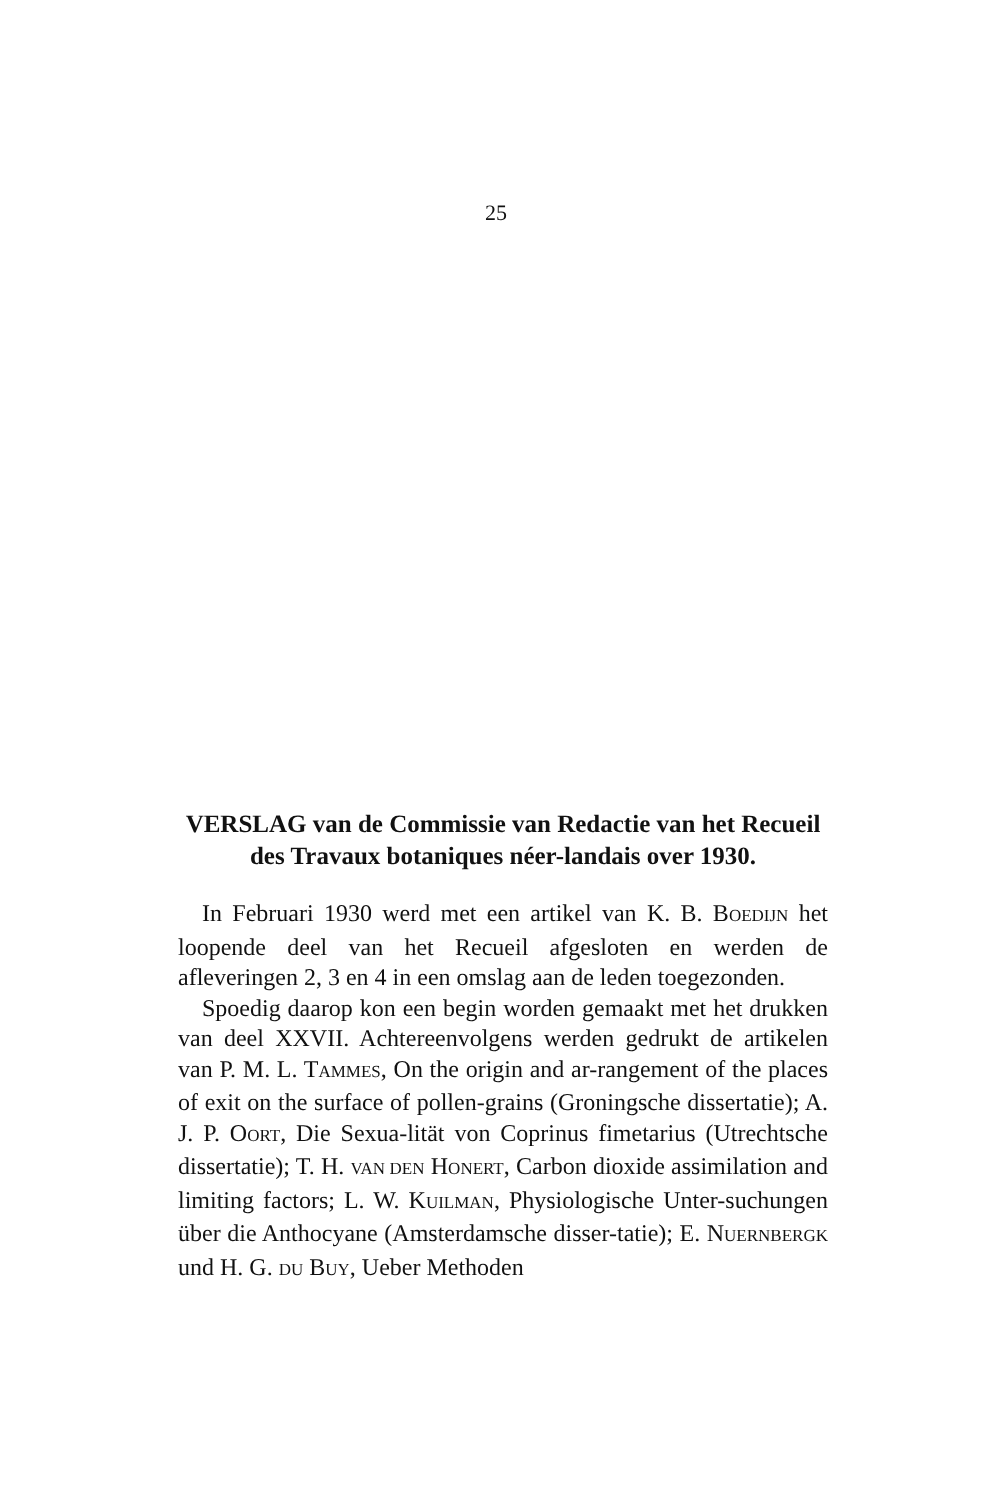25
VERSLAG van de Commissie van Redactie van het Recueil des Travaux botaniques néer-landais over 1930.
In Februari 1930 werd met een artikel van K. B. BOEDIJN het loopende deel van het Recueil afgesloten en werden de afleveringen 2, 3 en 4 in een omslag aan de leden toegezonden.
Spoedig daarop kon een begin worden gemaakt met het drukken van deel XXVII. Achtereenvolgens werden gedrukt de artikelen van P. M. L. TAMMES, On the origin and ar-rangement of the places of exit on the surface of pollen-grains (Groningsche dissertatie); A. J. P. OORT, Die Sexua-lität von Coprinus fimetarius (Utrechtsche dissertatie); T. H. VAN DEN HONERT, Carbon dioxide assimilation and limiting factors; L. W. KUILMAN, Physiologische Unter-suchungen über die Anthocyane (Amsterdamsche disser-tatie); E. NUERNBERGK und H. G. DU BUY, Ueber Methoden